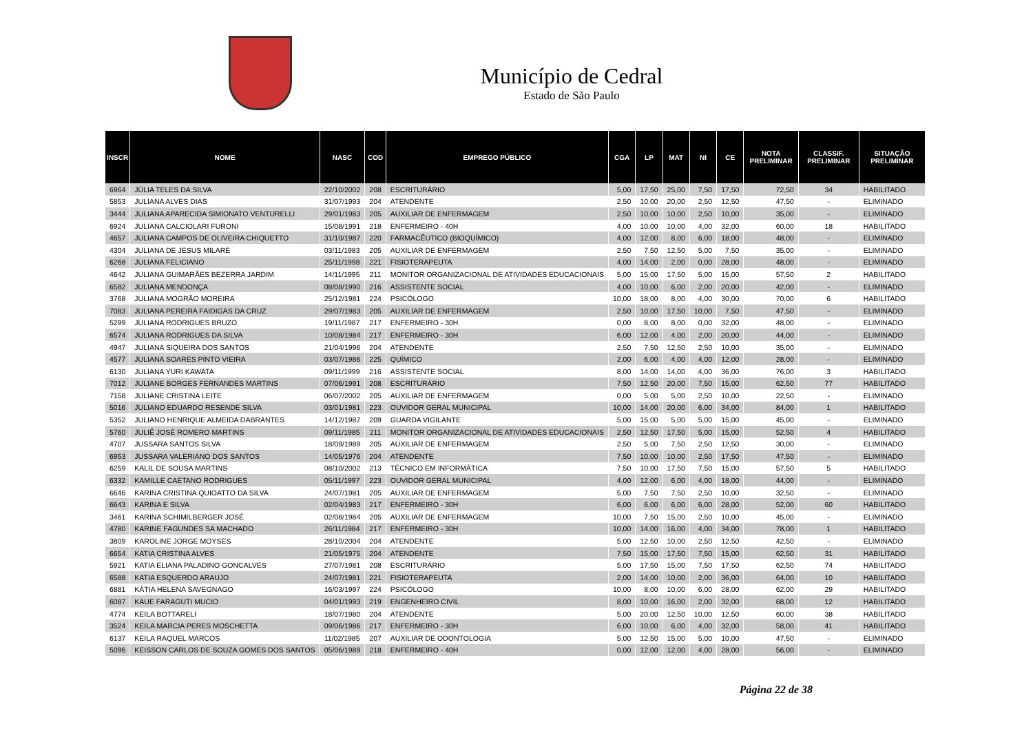Município de Cedral
Estado de São Paulo
| INSCR | NOME | NASC | COD | EMPREGO PÚBLICO | CGA | LP | MAT | NI | CE | NOTA PRELIMINAR | CLASSIF. PRELIMINAR | SITUAÇÃO PRELIMINAR |
| --- | --- | --- | --- | --- | --- | --- | --- | --- | --- | --- | --- | --- |
| 6964 | JÚLIA TELES DA SILVA | 22/10/2002 | 208 | ESCRITURÁRIO | 5,00 | 17,50 | 25,00 | 7,50 | 17,50 | 72,50 | 34 | HABILITADO |
| 5853 | JULIANA ALVES DIAS | 31/07/1993 | 204 | ATENDENTE | 2,50 | 10,00 | 20,00 | 2,50 | 12,50 | 47,50 | - | ELIMINADO |
| 3444 | JULIANA APARECIDA SIMIONATO VENTURELLI | 29/01/1983 | 205 | AUXILIAR DE ENFERMAGEM | 2,50 | 10,00 | 10,00 | 2,50 | 10,00 | 35,00 | - | ELIMINADO |
| 6924 | JULIANA CALCIOLARI FURONI | 15/08/1991 | 218 | ENFERMEIRO - 40H | 4,00 | 10,00 | 10,00 | 4,00 | 32,00 | 60,00 | 18 | HABILITADO |
| 4657 | JULIANA CAMPOS DE OLIVEIRA CHIQUETTO | 31/10/1987 | 220 | FARMACÊUTICO (BIOQUÍMICO) | 4,00 | 12,00 | 8,00 | 6,00 | 18,00 | 48,00 | - | ELIMINADO |
| 4304 | JULIANA DE JESUS MILARE | 03/11/1983 | 205 | AUXILIAR DE ENFERMAGEM | 2,50 | 7,50 | 12,50 | 5,00 | 7,50 | 35,00 | - | ELIMINADO |
| 6268 | JULIANA FELICIANO | 25/11/1998 | 221 | FISIOTERAPEUTA | 4,00 | 14,00 | 2,00 | 0,00 | 28,00 | 48,00 | - | ELIMINADO |
| 4642 | JULIANA GUIMARÃES BEZERRA JARDIM | 14/11/1995 | 211 | MONITOR ORGANIZACIONAL DE ATIVIDADES EDUCACIONAIS | 5,00 | 15,00 | 17,50 | 5,00 | 15,00 | 57,50 | 2 | HABILITADO |
| 6582 | JULIANA MENDONÇA | 08/08/1990 | 216 | ASSISTENTE SOCIAL | 4,00 | 10,00 | 6,00 | 2,00 | 20,00 | 42,00 | - | ELIMINADO |
| 3768 | JULIANA MOGRÃO MOREIRA | 25/12/1981 | 224 | PSICÓLOGO | 10,00 | 18,00 | 8,00 | 4,00 | 30,00 | 70,00 | 6 | HABILITADO |
| 7083 | JULIANA PEREIRA FAIDIGAS DA CRUZ | 29/07/1983 | 205 | AUXILIAR DE ENFERMAGEM | 2,50 | 10,00 | 17,50 | 10,00 | 7,50 | 47,50 | - | ELIMINADO |
| 5299 | JULIANA RODRIGUES BRUZO | 19/11/1987 | 217 | ENFERMEIRO - 30H | 0,00 | 8,00 | 8,00 | 0,00 | 32,00 | 48,00 | - | ELIMINADO |
| 6574 | JULIANA RODRIGUES DA SILVA | 10/08/1984 | 217 | ENFERMEIRO - 30H | 6,00 | 12,00 | 4,00 | 2,00 | 20,00 | 44,00 | - | ELIMINADO |
| 4947 | JULIANA SIQUEIRA DOS SANTOS | 21/04/1996 | 204 | ATENDENTE | 2,50 | 7,50 | 12,50 | 2,50 | 10,00 | 35,00 | - | ELIMINADO |
| 4577 | JULIANA SOARES PINTO VIEIRA | 03/07/1986 | 225 | QUÍMICO | 2,00 | 6,00 | 4,00 | 4,00 | 12,00 | 28,00 | - | ELIMINADO |
| 6130 | JULIANA YURI KAWATA | 09/11/1999 | 216 | ASSISTENTE SOCIAL | 8,00 | 14,00 | 14,00 | 4,00 | 36,00 | 76,00 | 3 | HABILITADO |
| 7012 | JULIANE BORGES FERNANDES MARTINS | 07/06/1991 | 208 | ESCRITURÁRIO | 7,50 | 12,50 | 20,00 | 7,50 | 15,00 | 62,50 | 77 | HABILITADO |
| 7158 | JULIANE CRISTINA LEITE | 06/07/2002 | 205 | AUXILIAR DE ENFERMAGEM | 0,00 | 5,00 | 5,00 | 2,50 | 10,00 | 22,50 | - | ELIMINADO |
| 5016 | JULIANO EDUARDO RESENDE SILVA | 03/01/1981 | 223 | OUVIDOR GERAL MUNICIPAL | 10,00 | 14,00 | 20,00 | 6,00 | 34,00 | 84,00 | 1 | HABILITADO |
| 5352 | JULIANO HENRIQUE ALMEIDA DABRANTES | 14/12/1987 | 209 | GUARDA VIGILANTE | 5,00 | 15,00 | 5,00 | 5,00 | 15,00 | 45,00 | - | ELIMINADO |
| 5760 | JULIÊ JOSÉ ROMERO MARTINS | 09/11/1985 | 211 | MONITOR ORGANIZACIONAL DE ATIVIDADES EDUCACIONAIS | 2,50 | 12,50 | 17,50 | 5,00 | 15,00 | 52,50 | 4 | HABILITADO |
| 4707 | JUSSARA SANTOS SILVA | 18/09/1989 | 205 | AUXILIAR DE ENFERMAGEM | 2,50 | 5,00 | 7,50 | 2,50 | 12,50 | 30,00 | - | ELIMINADO |
| 6953 | JUSSARA VALERIANO DOS SANTOS | 14/05/1976 | 204 | ATENDENTE | 7,50 | 10,00 | 10,00 | 2,50 | 17,50 | 47,50 | - | ELIMINADO |
| 6259 | KALIL DE SOUSA MARTINS | 08/10/2002 | 213 | TÉCNICO EM INFORMÁTICA | 7,50 | 10,00 | 17,50 | 7,50 | 15,00 | 57,50 | 5 | HABILITADO |
| 6332 | KAMILLE CAETANO RODRIGUES | 05/11/1997 | 223 | OUVIDOR GERAL MUNICIPAL | 4,00 | 12,00 | 6,00 | 4,00 | 18,00 | 44,00 | - | ELIMINADO |
| 6646 | KARINA CRISTINA QUIOATTO DA SILVA | 24/07/1981 | 205 | AUXILIAR DE ENFERMAGEM | 5,00 | 7,50 | 7,50 | 2,50 | 10,00 | 32,50 | - | ELIMINADO |
| 6643 | KARINA E SILVA | 02/04/1983 | 217 | ENFERMEIRO - 30H | 6,00 | 6,00 | 6,00 | 6,00 | 28,00 | 52,00 | 60 | HABILITADO |
| 3461 | KARINA SCHIMILBERGER JOSÉ | 02/08/1984 | 205 | AUXILIAR DE ENFERMAGEM | 10,00 | 7,50 | 15,00 | 2,50 | 10,00 | 45,00 | - | ELIMINADO |
| 4780 | KARINE FAGUNDES SA MACHADO | 26/11/1984 | 217 | ENFERMEIRO - 30H | 10,00 | 14,00 | 16,00 | 4,00 | 34,00 | 78,00 | 1 | HABILITADO |
| 3809 | KAROLINE JORGE MOYSES | 28/10/2004 | 204 | ATENDENTE | 5,00 | 12,50 | 10,00 | 2,50 | 12,50 | 42,50 | - | ELIMINADO |
| 6654 | KATIA CRISTINA ALVES | 21/05/1975 | 204 | ATENDENTE | 7,50 | 15,00 | 17,50 | 7,50 | 15,00 | 62,50 | 31 | HABILITADO |
| 5921 | KATIA ELIANA PALADINO GONCALVES | 27/07/1981 | 208 | ESCRITURÁRIO | 5,00 | 17,50 | 15,00 | 7,50 | 17,50 | 62,50 | 74 | HABILITADO |
| 6588 | KATIA ESQUERDO ARAUJO | 24/07/1981 | 221 | FISIOTERAPEUTA | 2,00 | 14,00 | 10,00 | 2,00 | 36,00 | 64,00 | 10 | HABILITADO |
| 6881 | KÁTIA HELENA SAVEGNAGO | 16/03/1997 | 224 | PSICÓLOGO | 10,00 | 8,00 | 10,00 | 6,00 | 28,00 | 62,00 | 29 | HABILITADO |
| 6087 | KAUE FARAGUTI MUCIO | 04/01/1993 | 219 | ENGENHEIRO CIVIL | 8,00 | 10,00 | 16,00 | 2,00 | 32,00 | 68,00 | 12 | HABILITADO |
| 4774 | KEILA BOTTARELI | 18/07/1980 | 204 | ATENDENTE | 5,00 | 20,00 | 12,50 | 10,00 | 12,50 | 60,00 | 38 | HABILITADO |
| 3524 | KEILA MARCIA PERES MOSCHETTA | 09/06/1986 | 217 | ENFERMEIRO - 30H | 6,00 | 10,00 | 6,00 | 4,00 | 32,00 | 58,00 | 41 | HABILITADO |
| 6137 | KEILA RAQUEL MARCOS | 11/02/1985 | 207 | AUXILIAR DE ODONTOLOGIA | 5,00 | 12,50 | 15,00 | 5,00 | 10,00 | 47,50 | - | ELIMINADO |
| 5096 | KEISSON CARLOS DE SOUZA GOMES DOS SANTOS | 05/06/1989 | 218 | ENFERMEIRO - 40H | 0,00 | 12,00 | 12,00 | 4,00 | 28,00 | 56,00 | - | ELIMINADO |
Página 22 de 38